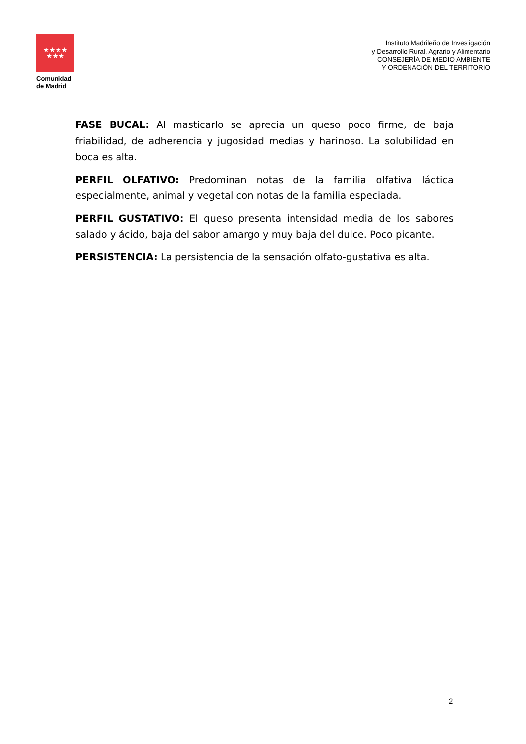★★★★
★★★
Comunidad
de Madrid
Instituto Madrileño de Investigación
y Desarrollo Rural, Agrario y Alimentario
CONSEJERÍA DE MEDIO AMBIENTE
Y ORDENACiÓN DEL TERRITORIO
FASE BUCAL: Al masticarlo se aprecia un queso poco firme, de baja friabilidad, de adherencia y jugosidad medias y harinoso. La solubilidad en boca es alta.
PERFIL OLFATIVO: Predominan notas de la familia olfativa láctica especialmente, animal y vegetal con notas de la familia especiada.
PERFIL GUSTATIVO: El queso presenta intensidad media de los sabores salado y ácido, baja del sabor amargo y muy baja del dulce. Poco picante.
PERSISTENCIA: La persistencia de la sensación olfato-gustativa es alta.
2